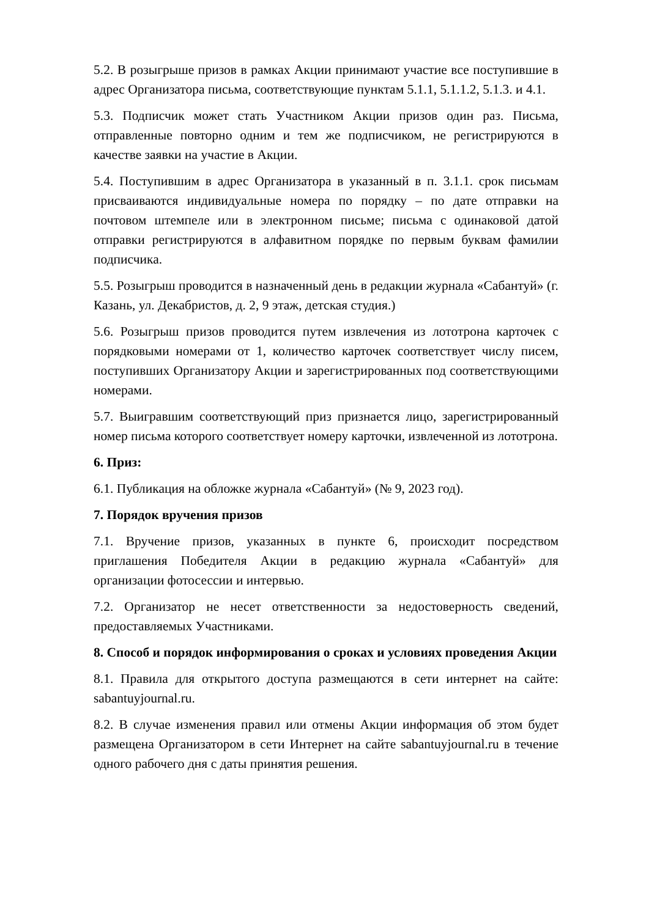5.2. В розыгрыше призов в рамках Акции принимают участие все поступившие в адрес Организатора письма, соответствующие пунктам 5.1.1, 5.1.1.2, 5.1.3. и 4.1.
5.3. Подписчик может стать Участником Акции призов один раз. Письма, отправленные повторно одним и тем же подписчиком, не регистрируются в качестве заявки на участие в Акции.
5.4. Поступившим в адрес Организатора в указанный в п. 3.1.1. срок письмам присваиваются индивидуальные номера по порядку – по дате отправки на почтовом штемпеле или в электронном письме; письма с одинаковой датой отправки регистрируются в алфавитном порядке по первым буквам фамилии подписчика.
5.5. Розыгрыш проводится в назначенный день в редакции журнала «Сабантуй» (г. Казань, ул. Декабристов, д. 2, 9 этаж, детская студия.)
5.6. Розыгрыш призов проводится путем извлечения из лототрона карточек с порядковыми номерами от 1, количество карточек соответствует числу писем, поступивших Организатору Акции и зарегистрированных под соответствующими номерами.
5.7. Выигравшим соответствующий приз признается лицо, зарегистрированный номер письма которого соответствует номеру карточки, извлеченной из лототрона.
6. Приз:
6.1. Публикация на обложке журнала «Сабантуй» (№ 9, 2023 год).
7. Порядок вручения призов
7.1. Вручение призов, указанных в пункте 6, происходит посредством приглашения Победителя Акции в редакцию журнала «Сабантуй» для организации фотосессии и интервью.
7.2. Организатор не несет ответственности за недостоверность сведений, предоставляемых Участниками.
8. Способ и порядок информирования о сроках и условиях проведения Акции
8.1. Правила для открытого доступа размещаются в сети интернет на сайте: sabantuyjournal.ru.
8.2. В случае изменения правил или отмены Акции информация об этом будет размещена Организатором в сети Интернет на сайте sabantuyjournal.ru в течение одного рабочего дня с даты принятия решения.